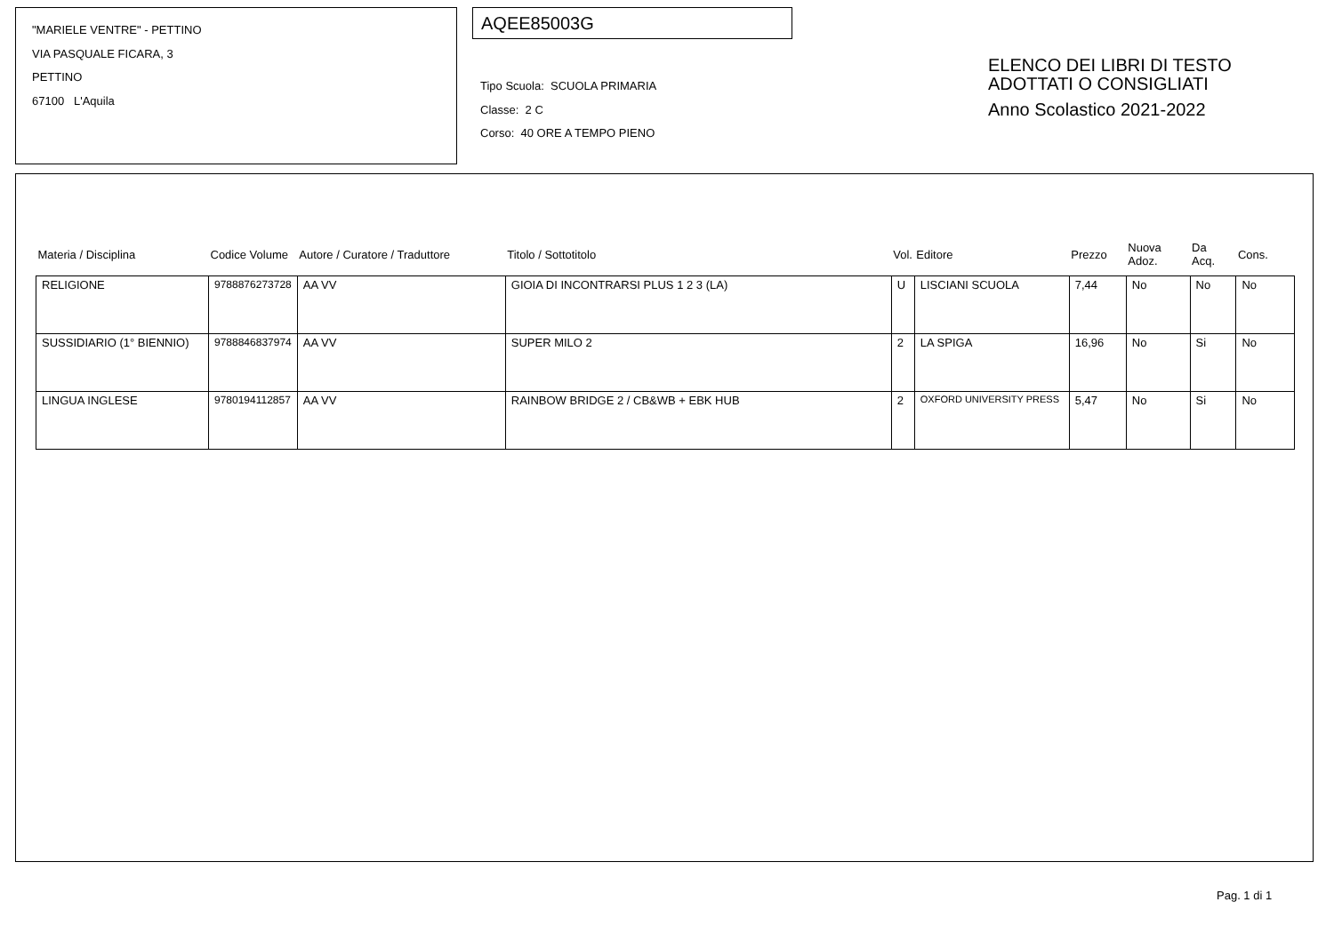"MARIELE VENTRE" - PETTINO
VIA PASQUALE FICARA, 3
PETTINO
67100 L'Aquila
AQEE85003G
Tipo Scuola: SCUOLA PRIMARIA
Classe: 2 C
Corso: 40 ORE A TEMPO PIENO
ELENCO DEI LIBRI DI TESTO
ADOTTATI O CONSIGLIATI
Anno Scolastico 2021-2022
| Materia / Disciplina | Codice Volume | Autore / Curatore / Traduttore | Titolo / Sottotitolo | Vol. | Editore | Prezzo | Nuova Adoz. | Da Acq. | Cons. |
| --- | --- | --- | --- | --- | --- | --- | --- | --- | --- |
| RELIGIONE | 9788876273728 | AA VV | GIOIA DI INCONTRARSI PLUS 1 2 3 (LA) | U | LISCIANI SCUOLA | 7,44 | No | No | No |
| SUSSIDIARIO (1° BIENNIO) | 9788846837974 | AA VV | SUPER MILO 2 | 2 | LA SPIGA | 16,96 | No | Si | No |
| LINGUA INGLESE | 9780194112857 | AA VV | RAINBOW BRIDGE 2 / CB&WB + EBK HUB | 2 | OXFORD UNIVERSITY PRESS | 5,47 | No | Si | No |
Pag. 1 di 1